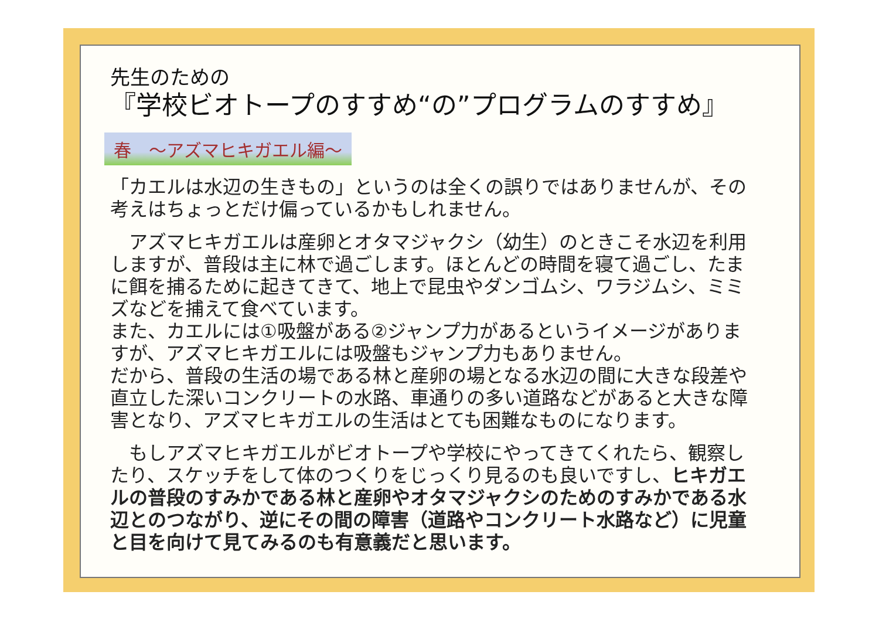先生のための
『学校ビオトープのすすめ“の”プログラムのすすめ』
春　～アズマヒキガエル編～
「カエルは水辺の生きもの」というのは全くの誤りではありませんが、その考えはちょっとだけ偏っているかもしれません。
　アズマヒキガエルは産卵とオタマジャクシ（幼生）のときこそ水辺を利用しますが、普段は主に林で過ごします。ほとんどの時間を寝て過ごし、たまに餌を捕るために起きてきて、地上で昆虫やダンゴムシ、ワラジムシ、ミミズなどを捕えて食べています。
また、カエルには①吸盤がある②ジャンプ力があるというイメージがありますが、アズマヒキガエルには吸盤もジャンプ力もありません。
だから、普段の生活の場である林と産卵の場となる水辺の間に大きな段差や直立した深いコンクリートの水路、車通りの多い道路などがあると大きな障害となり、アズマヒキガエルの生活はとても困難なものになります。
　もしアズマヒキガエルがビオトープや学校にやってきてくれたら、観察したり、スケッチをして体のつくりをじっくり見るのも良いですし、ヒキガエルの普段のすみかである林と産卵やオタマジャクシのためのすみかである水辺とのつながり、逆にその間の障害（道路やコンクリート水路など）に児童と目を向けて見てみるのも有意義だと思います。